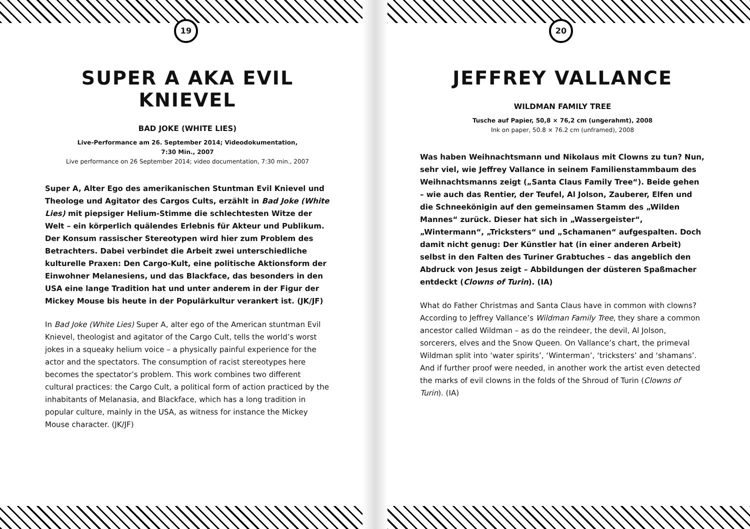19
SUPER A AKA EVIL KNIEVEL
BAD JOKE (WHITE LIES)
Live-Performance am 26. September 2014; Videodokumentation,
7:30 Min., 2007
Live performance on 26 September 2014; video documentation, 7:30 min., 2007
Super A, Alter Ego des amerikanischen Stuntman Evil Knievel und Theologe und Agitator des Cargos Cults, erzählt in Bad Joke (White Lies) mit piepsiger Helium-Stimme die schlechtesten Witze der Welt – ein körperlich quälendes Erlebnis für Akteur und Publikum. Der Konsum rassischer Stereotypen wird hier zum Problem des Betrachters. Dabei verbindet die Arbeit zwei unterschiedliche kulturelle Praxen: Den Cargo-Kult, eine politische Aktionsform der Einwohner Melanesiens, und das Blackface, das besonders in den USA eine lange Tradition hat und unter anderem in der Figur der Mickey Mouse bis heute in der Populärkultur verankert ist. (JK/JF)
In Bad Joke (White Lies) Super A, alter ego of the American stuntman Evil Knievel, theologist and agitator of the Cargo Cult, tells the world’s worst jokes in a squeaky helium voice – a physically painful experience for the actor and the spectators. The consumption of racist stereotypes here becomes the spectator’s problem. This work combines two different cultural practices: the Cargo Cult, a political form of action practiced by the inhabitants of Melanasia, and Blackface, which has a long tradition in popular culture, mainly in the USA, as witness for instance the Mickey Mouse character. (JK/JF)
20
JEFFREY VALLANCE
WILDMAN FAMILY TREE
Tusche auf Papier, 50,8 × 76,2 cm (ungerahmt), 2008
Ink on paper, 50.8 × 76.2 cm (unframed), 2008
Was haben Weihnachtsmann und Nikolaus mit Clowns zu tun? Nun, sehr viel, wie Jeffrey Vallance in seinem Familienstammbaum des Weihnachtsmanns zeigt („Santa Claus Family Tree“). Beide gehen – wie auch das Rentier, der Teufel, Al Jolson, Zauberer, Elfen und die Schneekönigin auf den gemeinsamen Stamm des „Wilden Mannes“ zurück. Dieser hat sich in „Wassergeister“, „Wintermann“, „Tricksters“ und „Schamanen“ aufgespalten. Doch damit nicht genug: Der Künstler hat (in einer anderen Arbeit) selbst in den Falten des Turiner Grabtuches – das angeblich den Abdruck von Jesus zeigt – Abbildungen der düsteren Spaßmacher entdeckt (Clowns of Turin). (IA)
What do Father Christmas and Santa Claus have in common with clowns? According to Jeffrey Vallance’s Wildman Family Tree, they share a common ancestor called Wildman – as do the reindeer, the devil, Al Jolson, sorcerers, elves and the Snow Queen. On Vallance’s chart, the primeval Wildman split into ‘water spirits’, ‘Winterman’, ‘tricksters’ and ‘shamans’. And if further proof were needed, in another work the artist even detected the marks of evil clowns in the folds of the Shroud of Turin (Clowns of Turin). (IA)